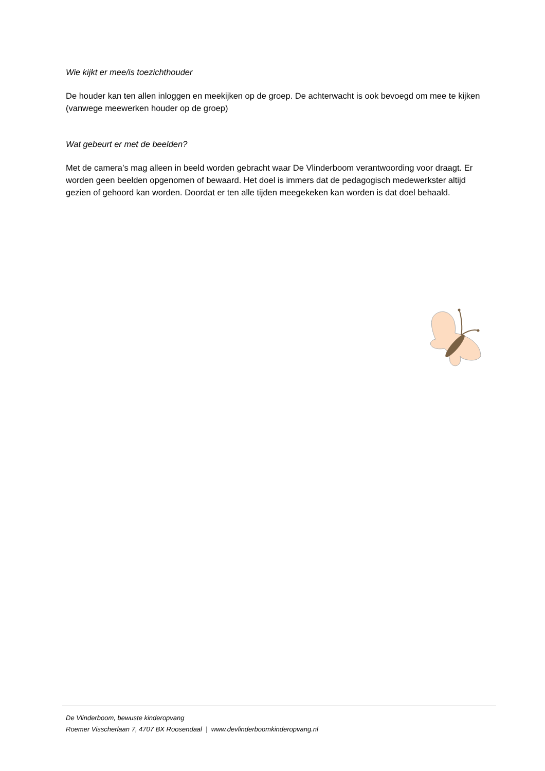Wie kijkt er mee/is toezichthouder
De houder kan ten allen inloggen en meekijken op de groep. De achterwacht is ook bevoegd om mee te kijken (vanwege meewerken houder op de groep)
Wat gebeurt er met de beelden?
Met de camera’s mag alleen in beeld worden gebracht waar De Vlinderboom verantwoording voor draagt. Er worden geen beelden opgenomen of bewaard. Het doel is immers dat de pedagogisch medewerkster altijd gezien of gehoord kan worden. Doordat er ten alle tijden meegekeken kan worden is dat doel behaald.
De Vlinderboom, bewuste kinderopvang
Roemer Visscherlaan 7, 4707 BX Roosendaal | www.devlinderboomkinderopvang.nl